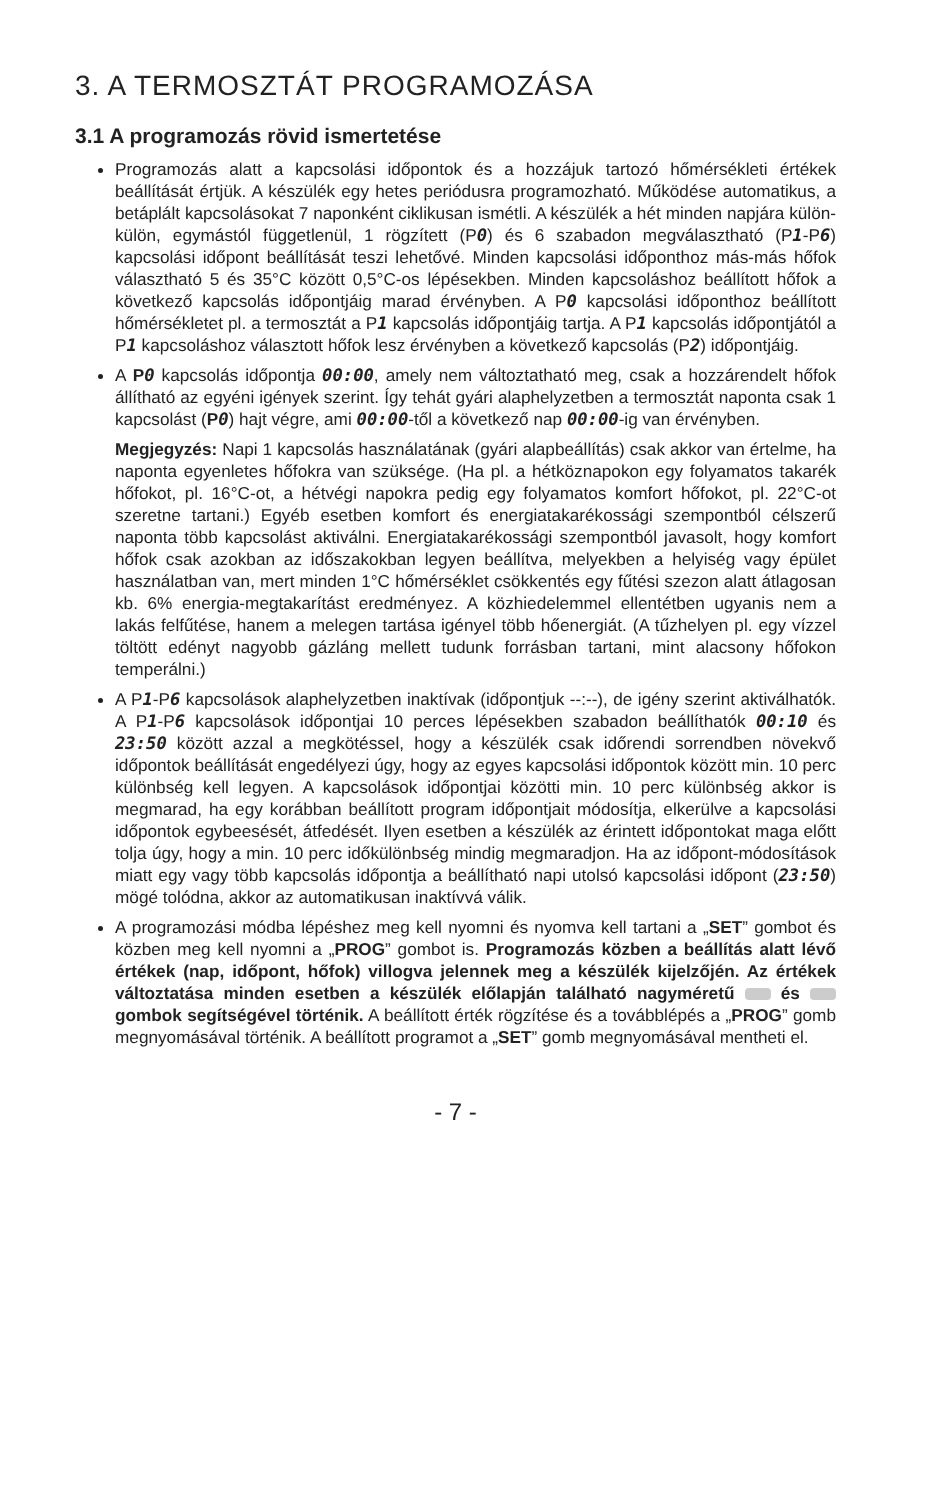3. A TERMOSZTÁT PROGRAMOZÁSA
3.1 A programozás rövid ismertetése
Programozás alatt a kapcsolási időpontok és a hozzájuk tartozó hőmérsékleti értékek beállítását értjük. A készülék egy hetes periódusra programozható. Működése automatikus, a betáplált kapcsolásokat 7 naponként ciklikusan ismétli. A készülék a hét minden napjára külön-külön, egymástól függetlenül, 1 rögzített (P0) és 6 szabadon megválasztható (P1-P6) kapcsolási időpont beállítását teszi lehetővé. Minden kapcsolási időponthoz más-más hőfok választható 5 és 35°C között 0,5°C-os lépésekben. Minden kapcsoláshoz beállított hőfok a következő kapcsolás időpontjáig marad érvényben. A P0 kapcsolási időponthoz beállított hőmérsékletet pl. a termosztát a P1 kapcsolás időpontjáig tartja. A P1 kapcsolás időpontjától a P1 kapcsoláshoz választott hőfok lesz érvényben a következő kapcsolás (P2) időpontjáig.
A P 0 kapcsolás időpontja 00:00, amely nem változtatható meg, csak a hozzárendelt hőfok állítható az egyéni igények szerint. Így tehát gyári alaphelyzetben a termosztát naponta csak 1 kapcsolást (P 0) hajt végre, ami 00:00-től a következő nap 00:00-ig van érvényben.
Megjegyzés: Napi 1 kapcsolás használatának (gyári alapbeállítás) csak akkor van értelme, ha naponta egyenletes hőfokra van szüksége. (Ha pl. a hétköznapokon egy folyamatos takarék hőfokot, pl. 16°C-ot, a hétvégi napokra pedig egy folyamatos komfort hőfokot, pl. 22°C-ot szeretne tartani.) Egyéb esetben komfort és energiatakarékossági szempontból célszerű naponta több kapcsolást aktiválni. Energiatakarékossági szempontból javasolt, hogy komfort hőfok csak azokban az időszakokban legyen beállítva, melyekben a helyiség vagy épület használatban van, mert minden 1°C hőmérséklet csökkentés egy fűtési szezon alatt átlagosan kb. 6% energia-megtakarítást eredményez. A közhiedelemmel ellentétben ugyanis nem a lakás felfűtése, hanem a melegen tartása igényel több hőenergiát. (A tűzhelyen pl. egy vízzel töltött edényt nagyobb gázláng mellett tudunk forrásban tartani, mint alacsony hőfokon temperálni.)
A P1-P6 kapcsolások alaphelyzetben inaktívak (időpontjuk --:--), de igény szerint aktiválhatók. A P1-P6 kapcsolások időpontjai 10 perces lépésekben szabadon beállíthatók 00:10 és 23:50 között azzal a megkötéssel, hogy a készülék csak időrendi sorrendben növekvő időpontok beállítását engedélyezi úgy, hogy az egyes kapcsolási időpontok között min. 10 perc különbség kell legyen. A kapcsolások időpontjai közötti min. 10 perc különbség akkor is megmarad, ha egy korábban beállított program időpontjait módosítja, elkerülve a kapcsolási időpontok egybeesését, átfedését. Ilyen esetben a készülék az érintett időpontokat maga előtt tolja úgy, hogy a min. 10 perc időkülönbség mindig megmaradjon. Ha az időpont-módosítások miatt egy vagy több kapcsolás időpontja a beállítható napi utolsó kapcsolási időpont (23:50) mögé tolódna, akkor az automatikusan inaktívvá válik.
A programozási módba lépéshez meg kell nyomni és nyomva kell tartani a „SET” gombot és közben meg kell nyomni a „PROG” gombot is. Programozás közben a beállítás alatt lévő értékek (nap, időpont, hőfok) villogva jelennek meg a készülék kijelzőjén. Az értékek változtatása minden esetben a készülék előlapján található nagyméretű és gombok segítségével történik. A beállított érték rögzítése és a továbblépés a „PROG” gomb megnyomásával történik. A beállított programot a „SET” gomb megnyomásával mentheti el.
- 7 -